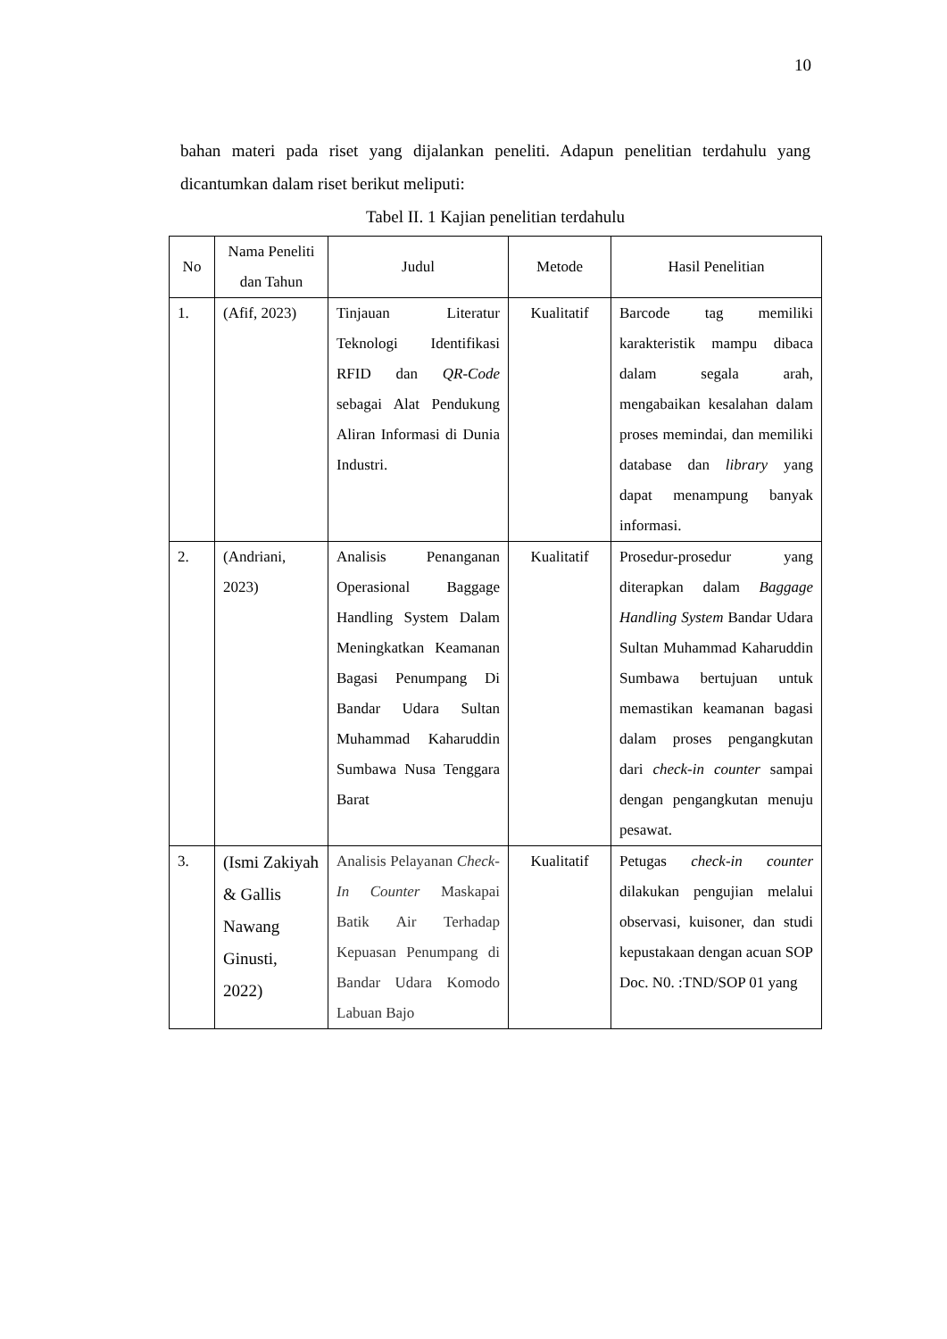10
bahan materi pada riset yang dijalankan peneliti. Adapun penelitian terdahulu yang dicantumkan dalam riset berikut meliputi:
Tabel II. 1 Kajian penelitian terdahulu
| No | Nama Peneliti dan Tahun | Judul | Metode | Hasil Penelitian |
| --- | --- | --- | --- | --- |
| 1. | (Afif, 2023) | Tinjauan Literatur Teknologi Identifikasi RFID dan QR-Code sebagai Alat Pendukung Aliran Informasi di Dunia Industri. | Kualitatif | Barcode tag memiliki karakteristik mampu dibaca dalam segala arah, mengabaikan kesalahan dalam proses memindai, dan memiliki database dan library yang dapat menampung banyak informasi. |
| 2. | (Andriani, 2023) | Analisis Penanganan Operasional Baggage Handling System Dalam Meningkatkan Keamanan Bagasi Penumpang Di Bandar Udara Sultan Muhammad Kaharuddin Sumbawa Nusa Tenggara Barat | Kualitatif | Prosedur-prosedur yang diterapkan dalam Baggage Handling System Bandar Udara Sultan Muhammad Kaharuddin Sumbawa bertujuan untuk memastikan keamanan bagasi dalam proses pengangkutan dari check-in counter sampai dengan pengangkutan menuju pesawat. |
| 3. | (Ismi Zakiyah & Gallis Nawang Ginusti, 2022) | Analisis Pelayanan Check-In Counter Maskapai Batik Air Terhadap Kepuasan Penumpang di Bandar Udara Komodo Labuan Bajo | Kualitatif | Petugas check-in counter dilakukan pengujian melalui observasi, kuisoner, dan studi kepustakaan dengan acuan SOP Doc. N0. :TND/SOP 01 yang |